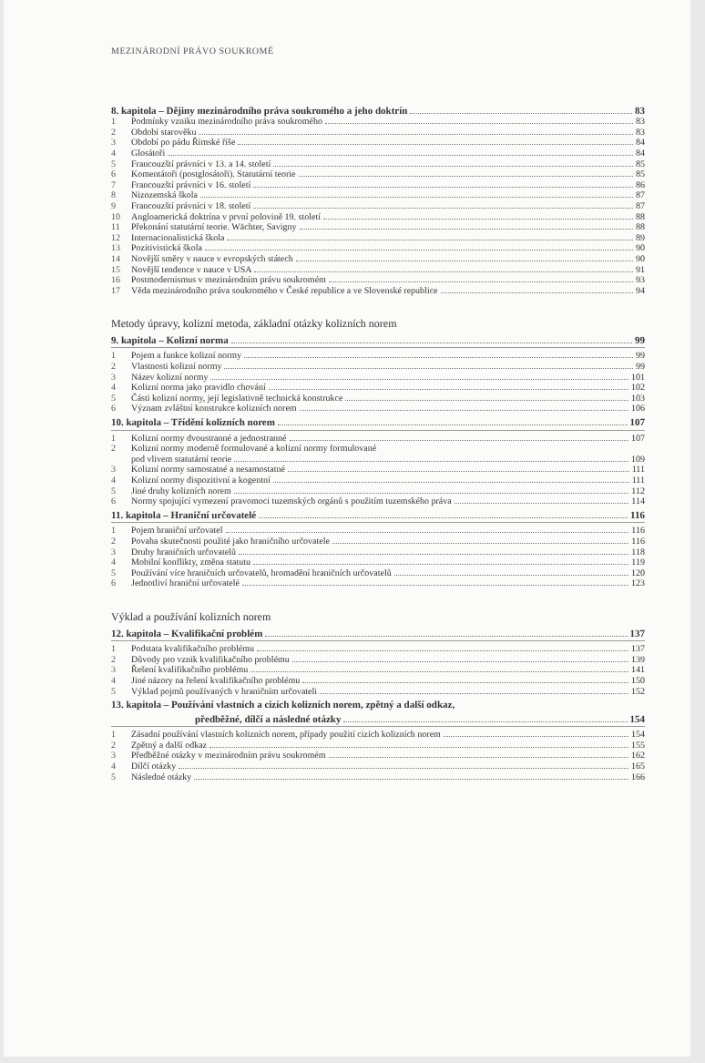MEZINÁRODNÍ PRÁVO SOUKROMÉ
8. kapitola – Dějiny mezinárodního práva soukromého a jeho doktrín 83
1 Podmínky vzniku mezinárodního práva soukromého 83
2 Období starověku 83
3 Období po pádu Římské říše 84
4 Glosátoři 84
5 Francouzští právníci v 13. a 14. století 85
6 Komentátoři (postglosátoři). Statutární teorie 85
7 Francouzští právníci v 16. století 86
8 Nizozemská škola 87
9 Francouzští právníci v 18. století 87
10 Angloamerická doktrína v první polovině 19. století 88
11 Překonání statutární teorie. Wächter, Savigny 88
12 Internacionalistická škola 89
13 Pozitivistická škola 90
14 Novější směry v nauce v evropských státech 90
15 Novější tendence v nauce v USA 91
16 Postmodernismus v mezinárodním právu soukromém 93
17 Věda mezinárodního práva soukromého v České republice a ve Slovenské republice 94
Metody úpravy, kolizní metoda, základní otázky kolizních norem
9. kapitola – Kolizní norma 99
1 Pojem a funkce kolizní normy 99
2 Vlastnosti kolizní normy 99
3 Název kolizní normy 101
4 Kolizní norma jako pravidlo chování 102
5 Části kolizní normy, její legislativně technická konstrukce 103
6 Význam zvláštní konstrukce kolizních norem 106
10. kapitola – Třídění kolizních norem 107
1 Kolizní normy dvoustranné a jednostranné 107
2 Kolizní normy moderně formulované a kolizní normy formulované
pod vlivem statutární teorie 109
3 Kolizní normy samostatné a nesamostatné 111
4 Kolizní normy dispozitivní a kogentní 111
5 Jiné druhy kolizních norem 112
6 Normy spojující vymezení pravomoci tuzemských orgánů s použitím tuzemského práva 114
11. kapitola – Hraniční určovatelé 116
1 Pojem hraniční určovatel 116
2 Povaha skutečnosti použité jako hraničního určovatele 116
3 Druhy hraničních určovatelů 118
4 Mobilní konflikty, změna statutu 119
5 Používání více hraničních určovatelů, hromadění hraničních určovatelů 120
6 Jednotliví hraniční určovatelé 123
Výklad a používání kolizních norem
12. kapitola – Kvalifikační problém 137
1 Podstata kvalifikačního problému 137
2 Důvody pro vznik kvalifikačního problému 139
3 Řešení kvalifikačního problému 141
4 Jiné názory na řešení kvalifikačního problému 150
5 Výklad pojmů používaných v hraničním určovateli 152
13. kapitola – Používání vlastních a cizích kolizních norem, zpětný a další odkaz,
předběžné, dílčí a následné otázky 154
1 Zásadní používání vlastních kolizních norem, případy použití cizích kolizních norem 154
2 Zpětný a další odkaz 155
3 Předběžné otázky v mezinárodním právu soukromém 162
4 Dílčí otázky 165
5 Následné otázky 166